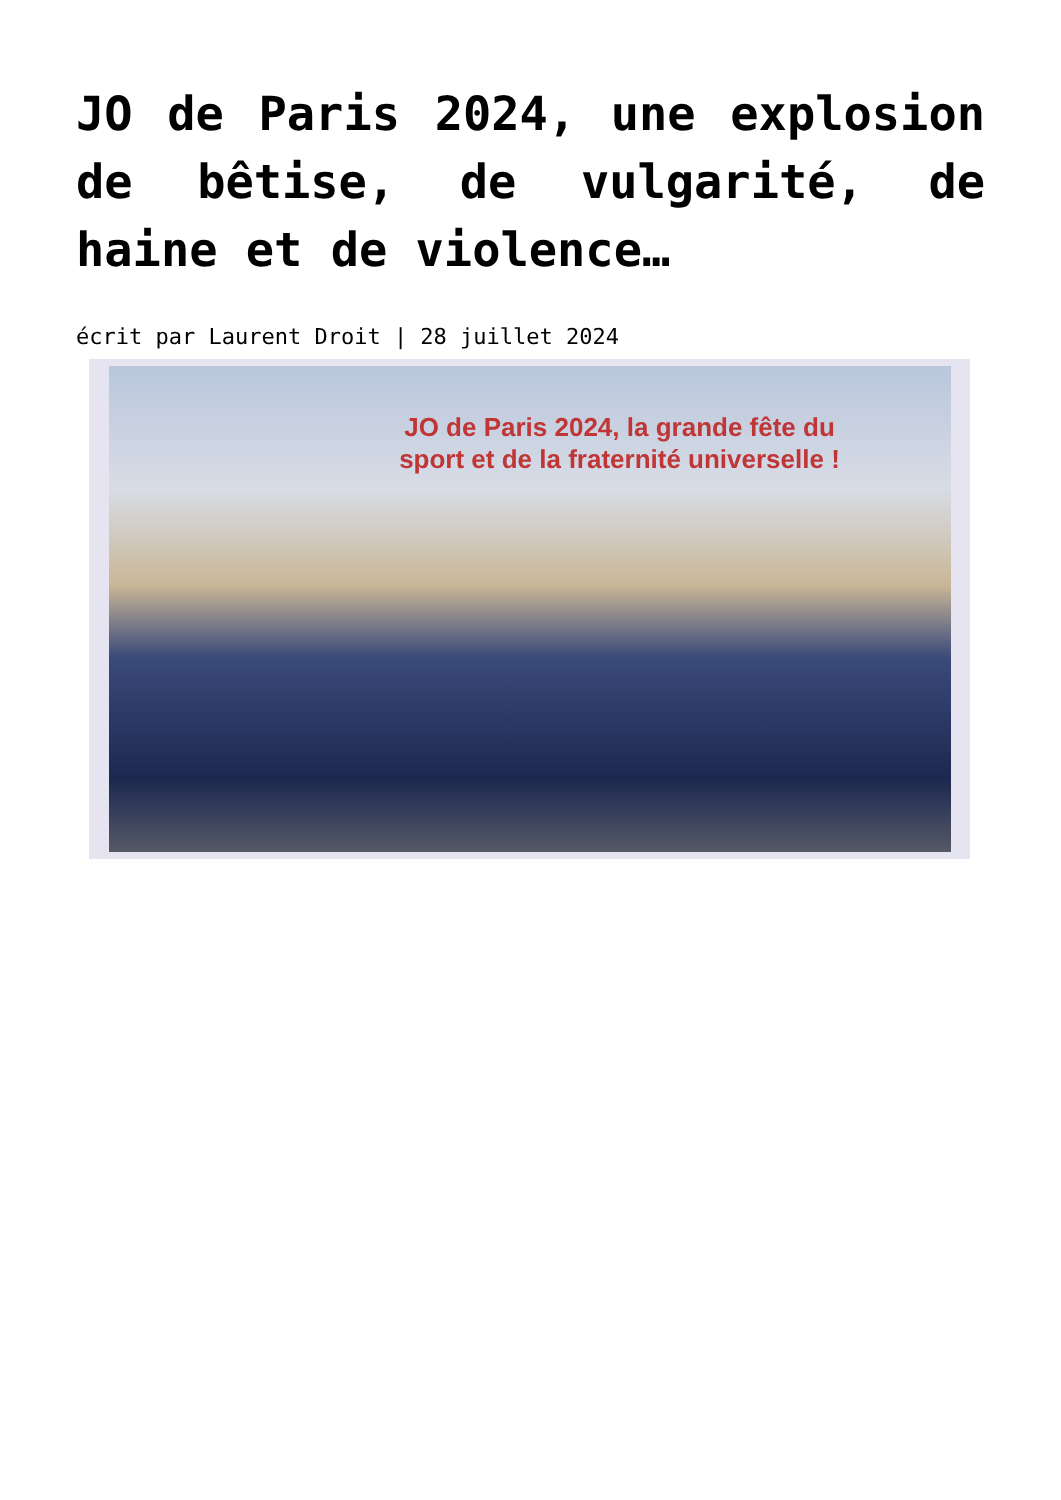JO de Paris 2024, une explosion de bêtise, de vulgarité, de haine et de violence…
écrit par Laurent Droit | 28 juillet 2024
JO de Paris 2024, la grande fête du
sport et de la fraternité universelle !